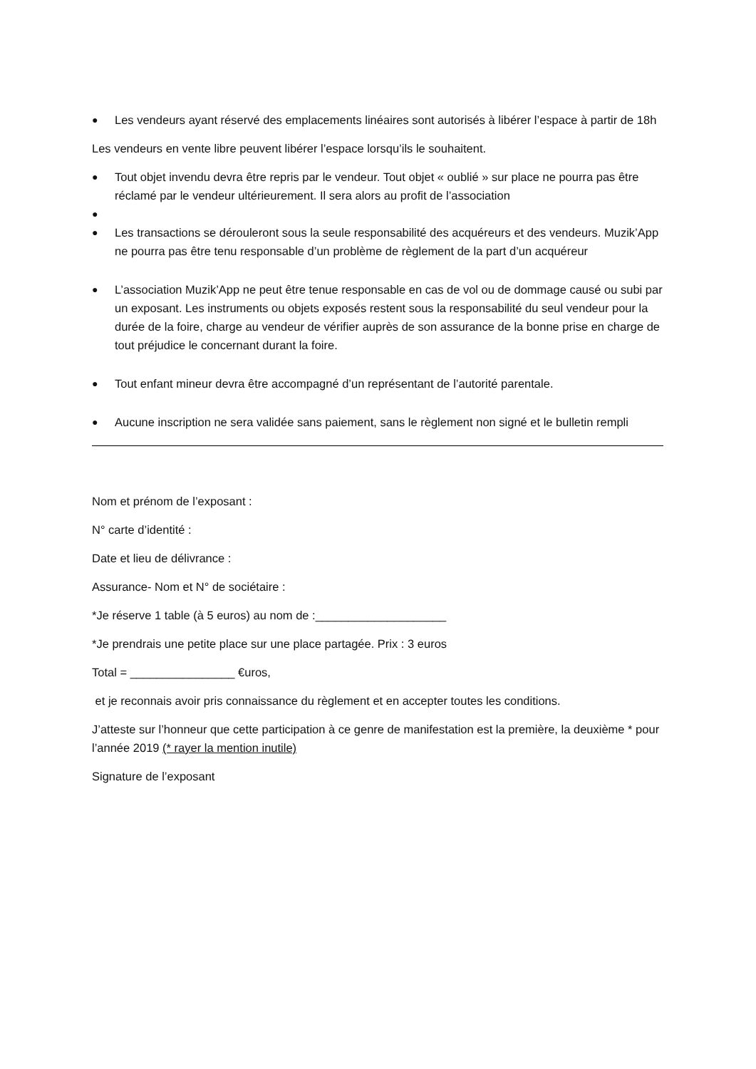● Les vendeurs ayant réservé des emplacements linéaires sont autorisés à libérer l’espace à partir de 18h
Les vendeurs en vente libre peuvent libérer l’espace lorsqu’ils le souhaitent.
● Tout objet invendu devra être repris par le vendeur. Tout objet « oublié » sur place ne pourra pas être réclamé par le vendeur ultérieurement. Il sera alors au profit de l’association
●
● Les transactions se dérouleront sous la seule responsabilité des acquéreurs et des vendeurs. Muzik’App ne pourra pas être tenu responsable d’un problème de règlement de la part d’un acquéreur
● L’association Muzik’App ne peut être tenue responsable en cas de vol ou de dommage causé ou subi par un exposant. Les instruments ou objets exposés restent sous la responsabilité du seul vendeur pour la durée de la foire, charge au vendeur de vérifier auprès de son assurance de la bonne prise en charge de tout préjudice le concernant durant la foire.
● Tout enfant mineur devra être accompagné d’un représentant de l’autorité parentale.
● Aucune inscription ne sera validée sans paiement, sans le règlement non signé et le bulletin rempli
Nom et prénom de l’exposant :
N° carte d’identité :
Date et lieu de délivrance :
Assurance- Nom et N° de sociétaire :
*Je réserve 1 table (à 5 euros) au nom de :____________________
*Je prendrais une petite place sur une place partagée. Prix : 3 euros
Total = ________________ €uros,
et je reconnais avoir pris connaissance du règlement et en accepter toutes les conditions.
J’atteste sur l’honneur que cette participation à ce genre de manifestation est la première, la deuxième * pour l’année 2019 (* rayer la mention inutile)
Signature de l’exposant